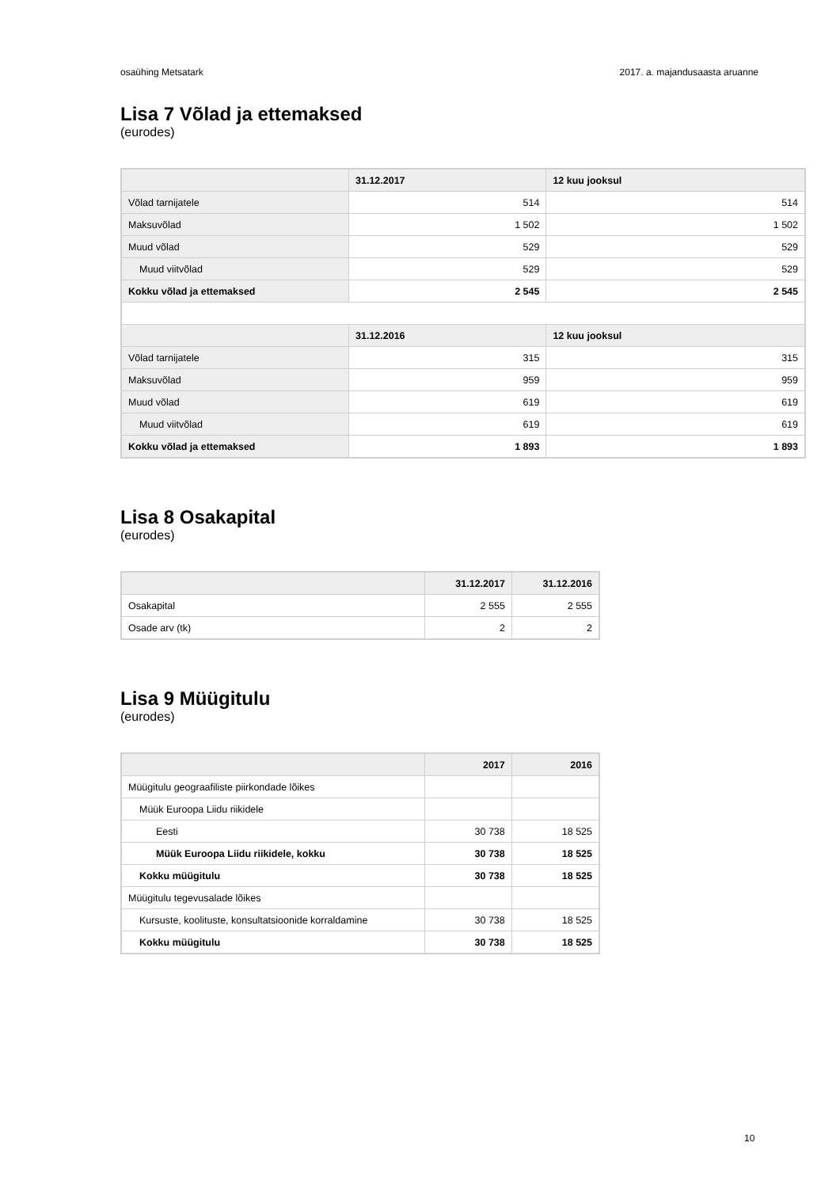osaühing Metsatark 2017. a. majandusaasta aruanne
Lisa 7 Võlad ja ettemaksed
(eurodes)
| | 31.12.2017 | 12 kuu jooksul |
| --- | --- | --- |
| Võlad tarnijatele | 514 | 514 |
| Maksuvõlad | 1 502 | 1 502 |
| Muud võlad | 529 | 529 |
| Muud viitvõlad | 529 | 529 |
| Kokku võlad ja ettemaksed | 2 545 | 2 545 |
| | 31.12.2016 | 12 kuu jooksul |
| Võlad tarnijatele | 315 | 315 |
| Maksuvõlad | 959 | 959 |
| Muud võlad | 619 | 619 |
| Muud viitvõlad | 619 | 619 |
| Kokku võlad ja ettemaksed | 1 893 | 1 893 |
Lisa 8 Osakapital
(eurodes)
| | 31.12.2017 | 31.12.2016 |
| --- | --- | --- |
| Osakapital | 2 555 | 2 555 |
| Osade arv (tk) | 2 | 2 |
Lisa 9 Müügitulu
(eurodes)
| | 2017 | 2016 |
| --- | --- | --- |
| Müügitulu geograafiliste piirkondade lõikes | | |
| Müük Euroopa Liidu riikidele | | |
| Eesti | 30 738 | 18 525 |
| Müük Euroopa Liidu riikidele, kokku | 30 738 | 18 525 |
| Kokku müügitulu | 30 738 | 18 525 |
| Müügitulu tegevusalade lõikes | | |
| Kursuste, koolituste, konsultatsioonide korraldamine | 30 738 | 18 525 |
| Kokku müügitulu | 30 738 | 18 525 |
10